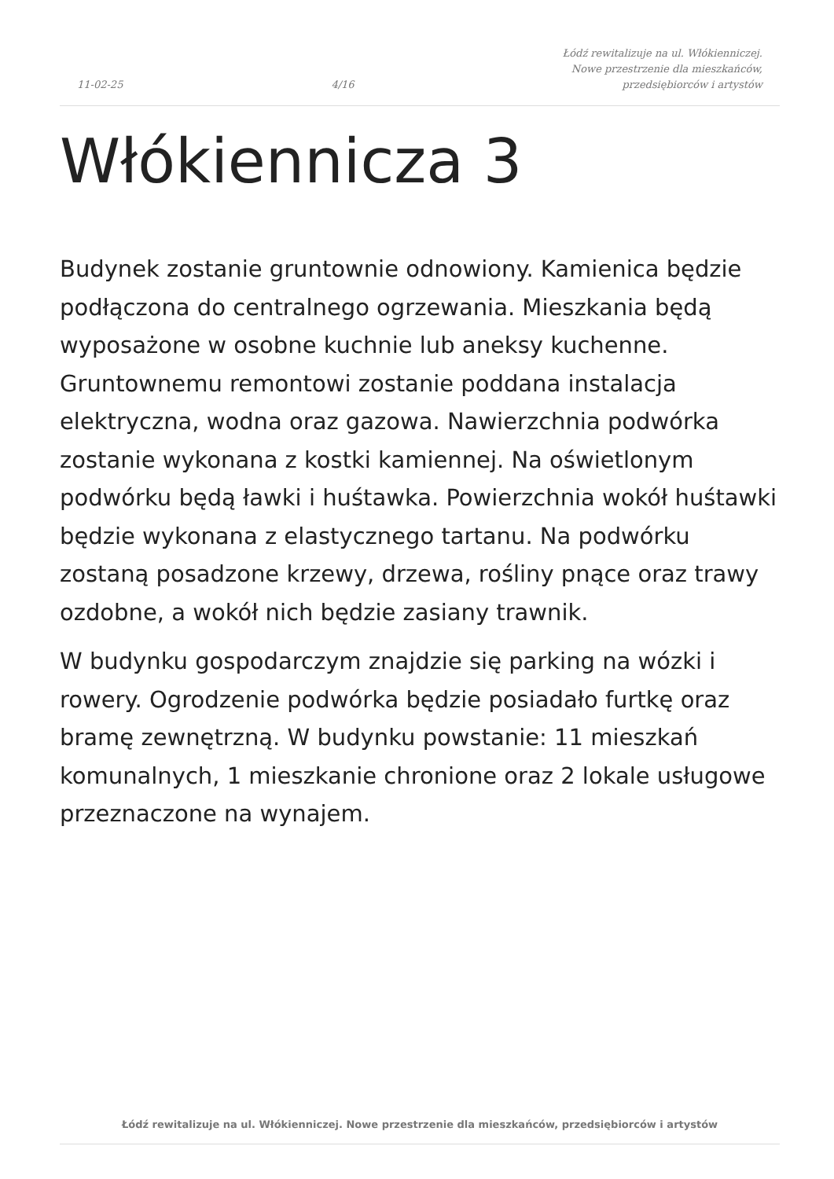11-02-25 4/16 Łódź rewitalizuje na ul. Włókienniczej.
Nowe przestrzenie dla mieszkańców,
przedsiębiorców i artystów
Włókiennicza 3
Budynek zostanie gruntownie odnowiony. Kamienica będzie podłączona do centralnego ogrzewania. Mieszkania będą wyposażone w osobne kuchnie lub aneksy kuchenne. Gruntownemu remontowi zostanie poddana instalacja elektryczna, wodna oraz gazowa. Nawierzchnia podwórka zostanie wykonana z kostki kamiennej. Na oświetlonym podwórku będą ławki i huśtawka. Powierzchnia wokół huśtawki będzie wykonana z elastycznego tartanu. Na podwórku zostaną posadzone krzewy, drzewa, rośliny pnące oraz trawy ozdobne, a wokół nich będzie zasiany trawnik.
W budynku gospodarczym znajdzie się parking na wózki i rowery. Ogrodzenie podwórka będzie posiadało furtkę oraz bramę zewnętrzną. W budynku powstanie: 11 mieszkań komunalnych, 1 mieszkanie chronione oraz 2 lokale usługowe przeznaczone na wynajem.
Łódź rewitalizuje na ul. Włókienniczej. Nowe przestrzenie dla mieszkańców, przedsiębiorców i artystów